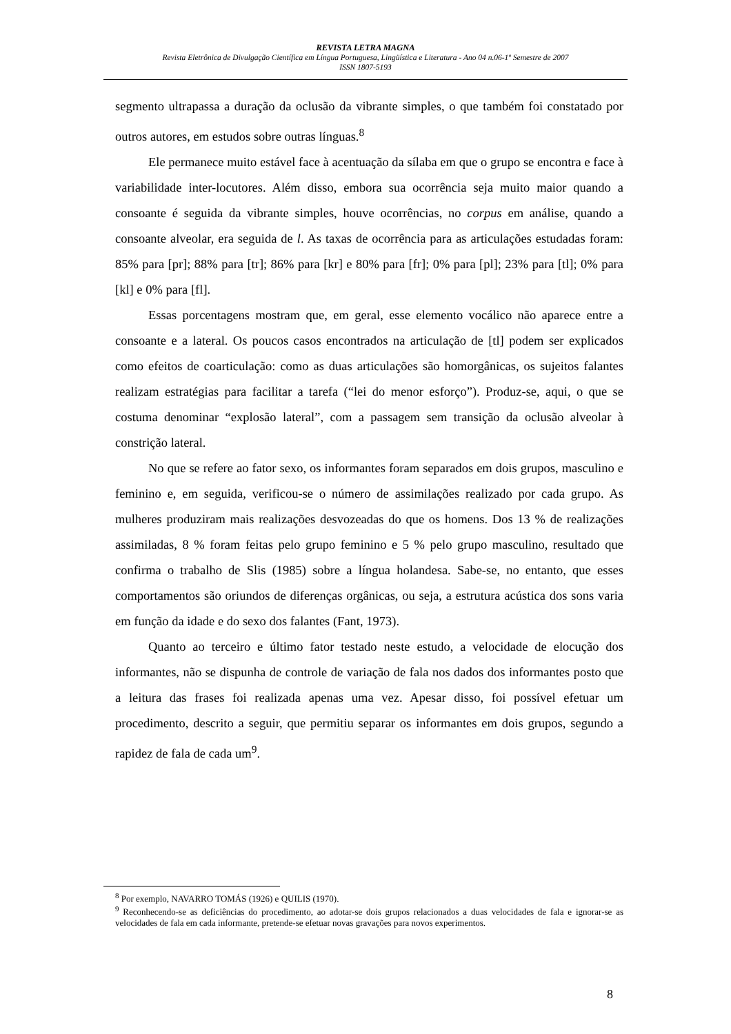REVISTA LETRA MAGNA
Revista Eletrônica de Divulgação Científica em Língua Portuguesa, Lingüística e Literatura - Ano 04 n.06-1º Semestre de 2007
ISSN 1807-5193
segmento ultrapassa a duração da oclusão da vibrante simples, o que também foi constatado por outros autores, em estudos sobre outras línguas.<sup>8</sup>
Ele permanece muito estável face à acentuação da sílaba em que o grupo se encontra e face à variabilidade inter-locutores. Além disso, embora sua ocorrência seja muito maior quando a consoante é seguida da vibrante simples, houve ocorrências, no corpus em análise, quando a consoante alveolar, era seguida de l. As taxas de ocorrência para as articulações estudadas foram: 85% para [pr]; 88% para [tr]; 86% para [kr] e 80% para [fr]; 0% para [pl]; 23% para [tl]; 0% para [kl] e 0% para [fl].
Essas porcentagens mostram que, em geral, esse elemento vocálico não aparece entre a consoante e a lateral. Os poucos casos encontrados na articulação de [tl] podem ser explicados como efeitos de coarticulação: como as duas articulações são homorgânicas, os sujeitos falantes realizam estratégias para facilitar a tarefa (“lei do menor esforço”). Produz-se, aqui, o que se costuma denominar “explosão lateral”, com a passagem sem transição da oclusão alveolar à constrição lateral.
No que se refere ao fator sexo, os informantes foram separados em dois grupos, masculino e feminino e, em seguida, verificou-se o número de assimilações realizado por cada grupo. As mulheres produziram mais realizações desvozeadas do que os homens. Dos 13 % de realizações assimiladas, 8 % foram feitas pelo grupo feminino e 5 % pelo grupo masculino, resultado que confirma o trabalho de Slis (1985) sobre a língua holandesa. Sabe-se, no entanto, que esses comportamentos são oriundos de diferenças orgânicas, ou seja, a estrutura acústica dos sons varia em função da idade e do sexo dos falantes (Fant, 1973).
Quanto ao terceiro e último fator testado neste estudo, a velocidade de elocução dos informantes, não se dispunha de controle de variação de fala nos dados dos informantes posto que a leitura das frases foi realizada apenas uma vez. Apesar disso, foi possível efetuar um procedimento, descrito a seguir, que permitiu separar os informantes em dois grupos, segundo a rapidez de fala de cada um<sup>9</sup>.
<sup>8</sup> Por exemplo, NAVARRO TOMÁS (1926) e QUILIS (1970).
<sup>9</sup> Reconhecendo-se as deficiências do procedimento, ao adotar-se dois grupos relacionados a duas velocidades de fala e ignorar-se as velocidades de fala em cada informante, pretende-se efetuar novas gravações para novos experimentos.
8